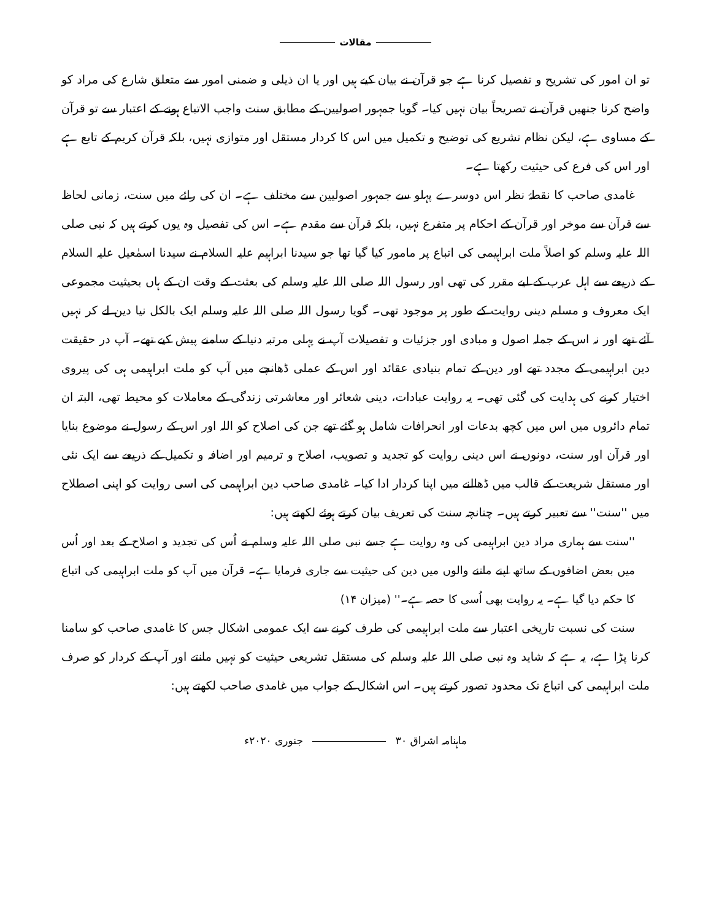مقالات
تو ان امور کی تشریح و تفصیل کرنا ہے جو قرآن نے بیان کیے ہیں اور یا ان ذیلی و ضمنی امور سے متعلق شارع کی مراد کو واضح کرنا جنھیں قرآن نے تصریحاً بیان نہیں کیا۔ گویا جمہور اصولیین کے مطابق سنت واجب الاتباع ہونے کے اعتبار سے تو قرآن کے مساوی ہے، لیکن نظام تشریع کی توضیح و تکمیل میں اس کا کردار مستقل اور متوازی نہیں، بلکہ قرآن کریم کے تابع ہے اور اس کی فرع کی حیثیت رکھتا ہے۔
غامدی صاحب کا نقطۂ نظر اس دوسرے پہلو سے جمہور اصولیین سے مختلف ہے۔ ان کی رائے میں سنت، زمانی لحاظ سے قرآن سے موخر اور قرآن کے احکام پر متفرع نہیں، بلکہ قرآن سے مقدم ہے۔ اس کی تفصیل وہ یوں کرتے ہیں کہ نبی صلی اللہ علیہ وسلم کو اصلاً ملت ابراہیمی کی اتباع پر مامور کیا گیا تھا جو سیدنا ابراہیم علیہ السلام نے سیدنا اسمٰعیل علیہ السلام کے ذریعے سے اہل عرب کے لیے مقرر کی تھی اور رسول اللہ صلی اللہ علیہ وسلم کی بعثت کے وقت ان کے ہاں بحیثیت مجموعی ایک معروف و مسلم دینی روایت کے طور پر موجود تھی۔ گویا رسول اللہ صلی اللہ علیہ وسلم ایک بالکل نیا دین لے کر نہیں آئے تھے اور نہ اس کے جملہ اصول و مبادی اور جزئیات و تفصیلات آپ نے پہلی مرتبہ دنیا کے سامنے پیش کیے تھے۔ آپ در حقیقت دین ابراہیمی کے مجدد تھے اور دین کے تمام بنیادی عقائد اور اس کے عملی ڈھانچے میں آپ کو ملت ابراہیمی ہی کی پیروی اختیار کرنے کی ہدایت کی گئی تھی۔ یہ روایت عبادات، دینی شعائر اور معاشرتی زندگی کے معاملات کو محیط تھی، البتہ ان تمام دائروں میں اس میں کچھ بدعات اور انحرافات شامل ہو گئے تھے جن کی اصلاح کو اللہ اور اس کے رسول نے موضوع بنایا اور قرآن اور سنت، دونوں نے اس دینی روایت کو تجدید و تصویب، اصلاح و ترمیم اور اضافہ و تکمیل کے ذریعے سے ایک نئی اور مستقل شریعت کے قالب میں ڈھالنے میں اپنا کردار ادا کیا۔ غامدی صاحب دین ابراہیمی کی اسی روایت کو اپنی اصطلاح میں ''سنت'' سے تعبیر کرتے ہیں۔ چنانچہ سنت کی تعریف بیان کرتے ہوئے لکھتے ہیں:
''سنت سے ہماری مراد دین ابراہیمی کی وہ روایت ہے جسے نبی صلی اللہ علیہ وسلم نے اُس کی تجدید و اصلاح کے بعد اور اُس میں بعض اضافوں کے ساتھ اپنے ماننے والوں میں دین کی حیثیت سے جاری فرمایا ہے۔ قرآن میں آپ کو ملت ابراہیمی کی اتباع کا حکم دیا گیا ہے۔ یہ روایت بھی اُسی کا حصہ ہے۔'' (میزان ۱۴)
سنت کی نسبت تاریخی اعتبار سے ملت ابراہیمی کی طرف کرنے سے ایک عمومی اشکال جس کا غامدی صاحب کو سامنا کرنا پڑا ہے، یہ ہے کہ شاید وہ نبی صلی اللہ علیہ وسلم کی مستقل تشریعی حیثیت کو نہیں مانتے اور آپ کے کردار کو صرف ملت ابراہیمی کی اتباع تک محدود تصور کرتے ہیں۔ اس اشکال کے جواب میں غامدی صاحب لکھتے ہیں:
ماہنامہ اشراق ۳۰ جنوری ۲۰۲۰ء